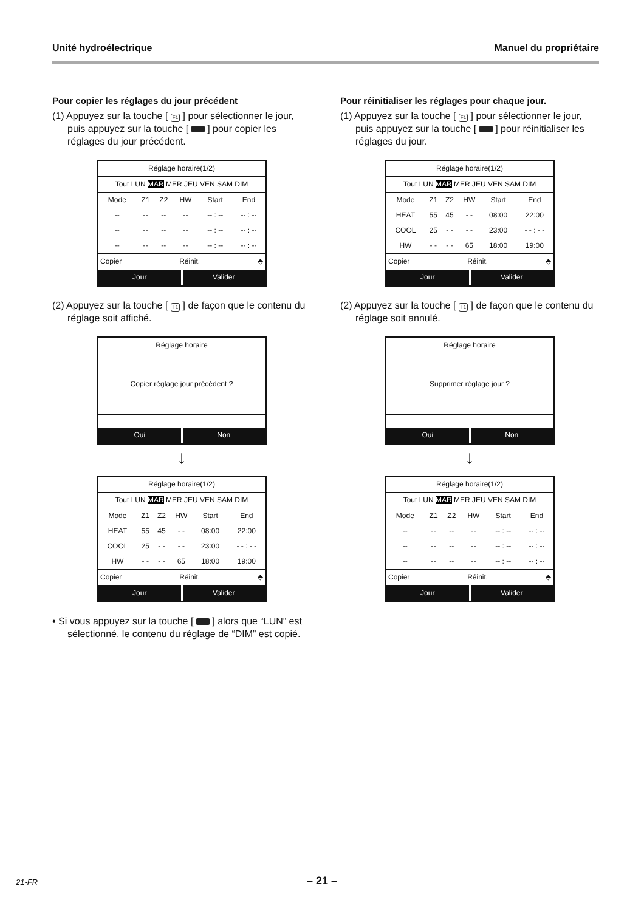Unité hydroélectrique Manuel du propriétaire
Pour copier les réglages du jour précédent
(1) Appuyez sur la touche [ F1 ] pour sélectionner le jour, puis appuyez sur la touche [ ] pour copier les réglages du jour précédent.
Réglage horaire(1/2)
Tout LUN MAR MER JEU VEN SAM DIM
| Mode | Z1 | Z2 | HW | Start | End |
| -- | -- | -- | -- | -- : -- | -- : -- |
| -- | -- | -- | -- | -- : -- | -- : -- |
| -- | -- | -- | -- | -- : -- | -- : -- |
Copier Réinit. ⬘
Jour Valider
(2) Appuyez sur la touche [ F1 ] de façon que le contenu du réglage soit affiché.
Réglage horaire
Copier réglage jour précédent ?
Oui Non
↓
Réglage horaire(1/2)
Tout LUN MAR MER JEU VEN SAM DIM
| Mode | Z1 | Z2 | HW | Start | End |
| HEAT | 55 | 45 | - - | 08:00 | 22:00 |
| COOL | 25 | - - | - - | 23:00 | - - : - - |
| HW | - - | - - | 65 | 18:00 | 19:00 |
Copier Réinit. ⬘
Jour Valider
• Si vous appuyez sur la touche [ ] alors que “LUN” est sélectionné, le contenu du réglage de “DIM” est copié.
Pour réinitialiser les réglages pour chaque jour.
(1) Appuyez sur la touche [ F1 ] pour sélectionner le jour, puis appuyez sur la touche [ ] pour réinitialiser les réglages du jour.
Réglage horaire(1/2)
Tout LUN MAR MER JEU VEN SAM DIM
| Mode | Z1 | Z2 | HW | Start | End |
| HEAT | 55 | 45 | - - | 08:00 | 22:00 |
| COOL | 25 | - - | - - | 23:00 | - - : - - |
| HW | - - | - - | 65 | 18:00 | 19:00 |
Copier Réinit. ⬘
Jour Valider
(2) Appuyez sur la touche [ F1 ] de façon que le contenu du réglage soit annulé.
Réglage horaire
Supprimer réglage jour ?
Oui Non
↓
Réglage horaire(1/2)
Tout LUN MAR MER JEU VEN SAM DIM
| Mode | Z1 | Z2 | HW | Start | End |
| -- | -- | -- | -- | -- : -- | -- : -- |
| -- | -- | -- | -- | -- : -- | -- : -- |
| -- | -- | -- | -- | -- : -- | -- : -- |
Copier Réinit. ⬘
Jour Valider
21-FR
– 21 –